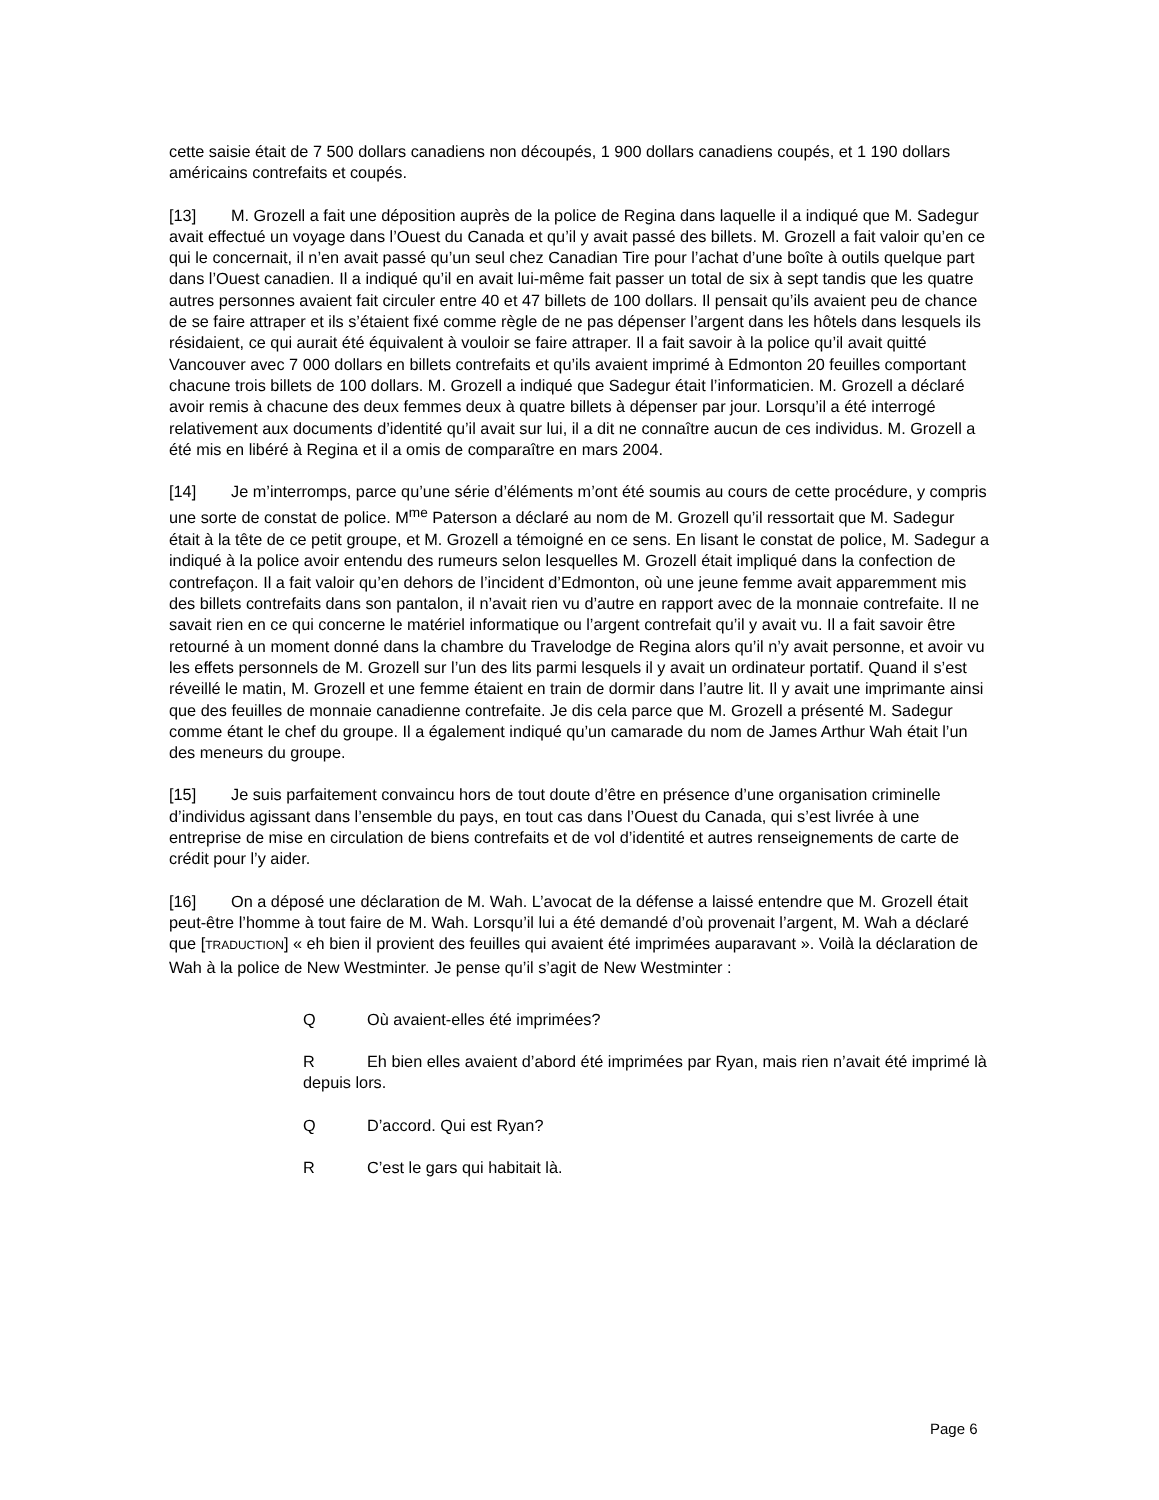cette saisie était de 7 500 dollars canadiens non découpés, 1 900 dollars canadiens coupés, et 1 190 dollars américains contrefaits et coupés.
[13] M. Grozell a fait une déposition auprès de la police de Regina dans laquelle il a indiqué que M. Sadegur avait effectué un voyage dans l’Ouest du Canada et qu’il y avait passé des billets. M. Grozell a fait valoir qu’en ce qui le concernait, il n’en avait passé qu’un seul chez Canadian Tire pour l’achat d’une boîte à outils quelque part dans l’Ouest canadien. Il a indiqué qu’il en avait lui-même fait passer un total de six à sept tandis que les quatre autres personnes avaient fait circuler entre 40 et 47 billets de 100 dollars. Il pensait qu’ils avaient peu de chance de se faire attraper et ils s’étaient fixé comme règle de ne pas dépenser l’argent dans les hôtels dans lesquels ils résidaient, ce qui aurait été équivalent à vouloir se faire attraper. Il a fait savoir à la police qu’il avait quitté Vancouver avec 7 000 dollars en billets contrefaits et qu’ils avaient imprimé à Edmonton 20 feuilles comportant chacune trois billets de 100 dollars. M. Grozell a indiqué que Sadegur était l’informaticien. M. Grozell a déclaré avoir remis à chacune des deux femmes deux à quatre billets à dépenser par jour. Lorsqu’il a été interrogé relativement aux documents d’identité qu’il avait sur lui, il a dit ne connaître aucun de ces individus. M. Grozell a été mis en libéré à Regina et il a omis de comparaître en mars 2004.
[14] Je m’interromps, parce qu’une série d’éléments m’ont été soumis au cours de cette procédure, y compris une sorte de constat de police. M<sup>me</sup> Paterson a déclaré au nom de M. Grozell qu’il ressortait que M. Sadegur était à la tête de ce petit groupe, et M. Grozell a témoigné en ce sens. En lisant le constat de police, M. Sadegur a indiqué à la police avoir entendu des rumeurs selon lesquelles M. Grozell était impliqué dans la confection de contrefaçon. Il a fait valoir qu’en dehors de l’incident d’Edmonton, où une jeune femme avait apparemment mis des billets contrefaits dans son pantalon, il n’avait rien vu d’autre en rapport avec de la monnaie contrefaite. Il ne savait rien en ce qui concerne le matériel informatique ou l’argent contrefait qu’il y avait vu. Il a fait savoir être retourné à un moment donné dans la chambre du Travelodge de Regina alors qu’il n’y avait personne, et avoir vu les effets personnels de M. Grozell sur l’un des lits parmi lesquels il y avait un ordinateur portatif. Quand il s’est réveillé le matin, M. Grozell et une femme étaient en train de dormir dans l’autre lit. Il y avait une imprimante ainsi que des feuilles de monnaie canadienne contrefaite. Je dis cela parce que M. Grozell a présenté M. Sadegur comme étant le chef du groupe. Il a également indiqué qu’un camarade du nom de James Arthur Wah était l’un des meneurs du groupe.
[15] Je suis parfaitement convaincu hors de tout doute d’être en présence d’une organisation criminelle d’individus agissant dans l’ensemble du pays, en tout cas dans l’Ouest du Canada, qui s’est livrée à une entreprise de mise en circulation de biens contrefaits et de vol d’identité et autres renseignements de carte de crédit pour l’y aider.
[16] On a déposé une déclaration de M. Wah. L’avocat de la défense a laissé entendre que M. Grozell était peut-être l’homme à tout faire de M. Wah. Lorsqu’il lui a été demandé d’où provenait l’argent, M. Wah a déclaré que [TRADUCTION] « eh bien il provient des feuilles qui avaient été imprimées auparavant ». Voilà la déclaration de Wah à la police de New Westminter. Je pense qu’il s’agit de New Westminter :
Q Où avaient-elles été imprimées?
R Eh bien elles avaient d’abord été imprimées par Ryan, mais rien n’avait été imprimé là depuis lors.
Q D’accord. Qui est Ryan?
R C’est le gars qui habitait là.
Page 6